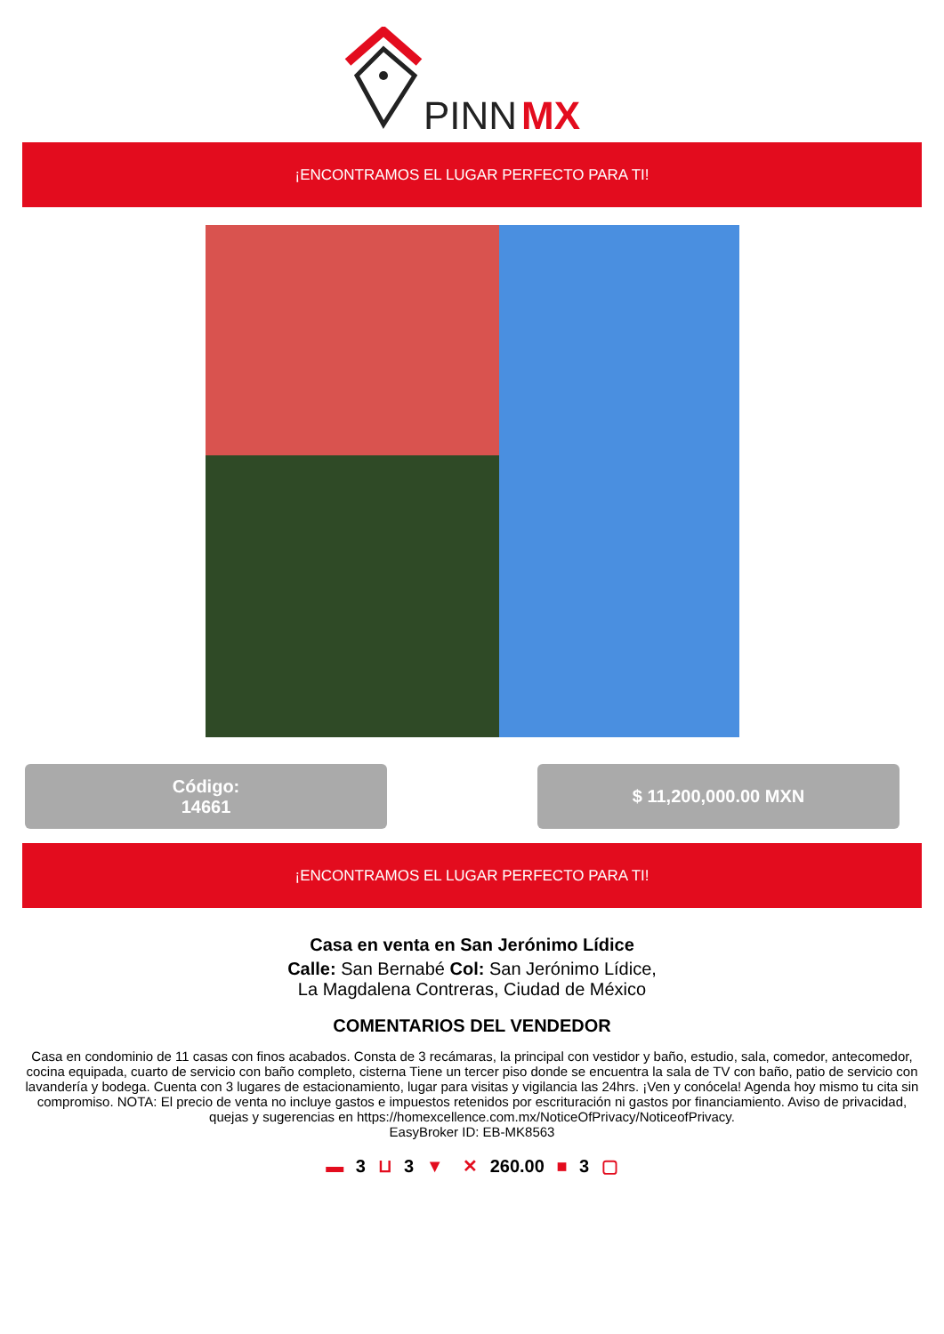PINN
MX
¡ENCONTRAMOS EL LUGAR PERFECTO PARA TI!
Código:
14661
$ 11,200,000.00 MXN
¡ENCONTRAMOS EL LUGAR PERFECTO PARA TI!
Casa en venta en San Jerónimo Lídice
Calle: San Bernabé Col: San Jerónimo Lídice,
La Magdalena Contreras, Ciudad de México
COMENTARIOS DEL VENDEDOR
Casa en condominio de 11 casas con finos acabados. Consta de 3 recámaras, la principal con vestidor y baño, estudio, sala, comedor, antecomedor, cocina equipada, cuarto de servicio con baño completo, cisterna Tiene un tercer piso donde se encuentra la sala de TV con baño, patio de servicio con lavandería y bodega. Cuenta con 3 lugares de estacionamiento, lugar para visitas y vigilancia las 24hrs. ¡Ven y conócela! Agenda hoy mismo tu cita sin compromiso. NOTA: El precio de venta no incluye gastos e impuestos retenidos por escrituración ni gastos por financiamiento. Aviso de privacidad, quejas y sugerencias en https://homexcellence.com.mx/NoticeOfPrivacy/NoticeofPrivacy.
EasyBroker ID: EB-MK8563
▬ 3 ⊔ 3 ▼ ✕ 260.00 ■ 3 ▢